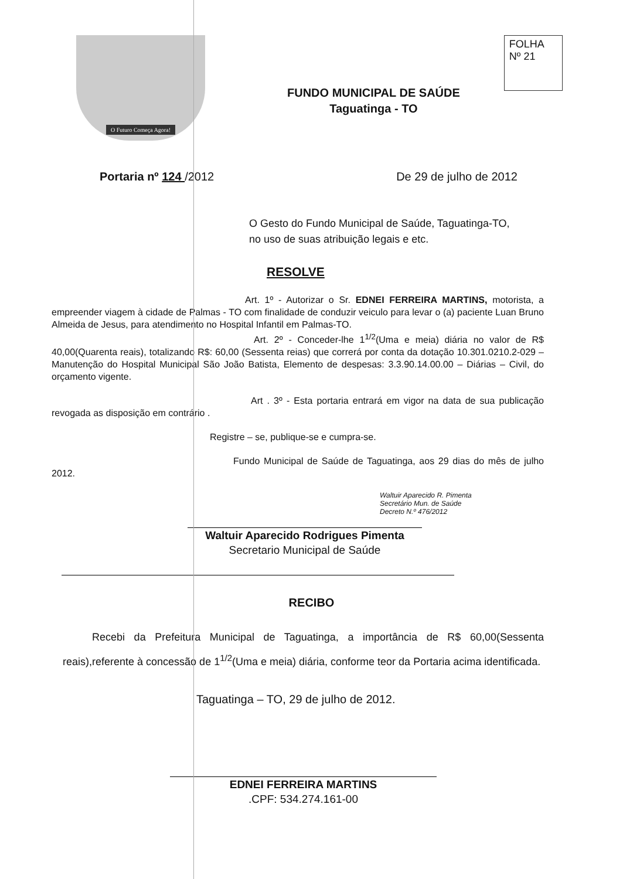O Futuro Começa Agora!
FUNDO MUNICIPAL DE SAÚDE
Taguatinga - TO
FOLHA
Nº 21
Portaria nº 124 /2012 De 29 de julho de 2012
O Gesto do Fundo Municipal de Saúde, Taguatinga-TO,
no uso de suas atribuição legais e etc.
RESOLVE
Art. 1º - Autorizar o Sr. EDNEI FERREIRA MARTINS, motorista, a empreender viagem à cidade de Palmas - TO com finalidade de conduzir veiculo para levar o (a) paciente Luan Bruno Almeida de Jesus, para atendimento no Hospital Infantil em Palmas-TO.
Art. 2º - Conceder-lhe 1<sup>1/2</sup>(Uma e meia) diária no valor de R$ 40,00(Quarenta reais), totalizando R$: 60,00 (Sessenta reias) que correrá por conta da dotação 10.301.0210.2-029 – Manutenção do Hospital Municipal São João Batista, Elemento de despesas: 3.3.90.14.00.00 – Diárias – Civil, do orçamento vigente.
Art . 3º - Esta portaria entrará em vigor na data de sua publicação revogada as disposição em contrário .
Registre – se, publique-se e cumpra-se.
Fundo Municipal de Saúde de Taguatinga, aos 29 dias do mês de julho 2012.
Waltuir Aparecido R. Pimenta
Secretário Mun. de Saúde
Decreto N.º 476/2012
Waltuir Aparecido Rodrigues Pimenta
Secretario Municipal de Saúde
RECIBO
Recebi da Prefeitura Municipal de Taguatinga, a importância de R$ 60,00(Sessenta reais),referente à concessão de 1<sup>1/2</sup>(Uma e meia) diária, conforme teor da Portaria acima identificada.
Taguatinga – TO, 29 de julho de 2012.
EDNEI FERREIRA MARTINS
.CPF: 534.274.161-00